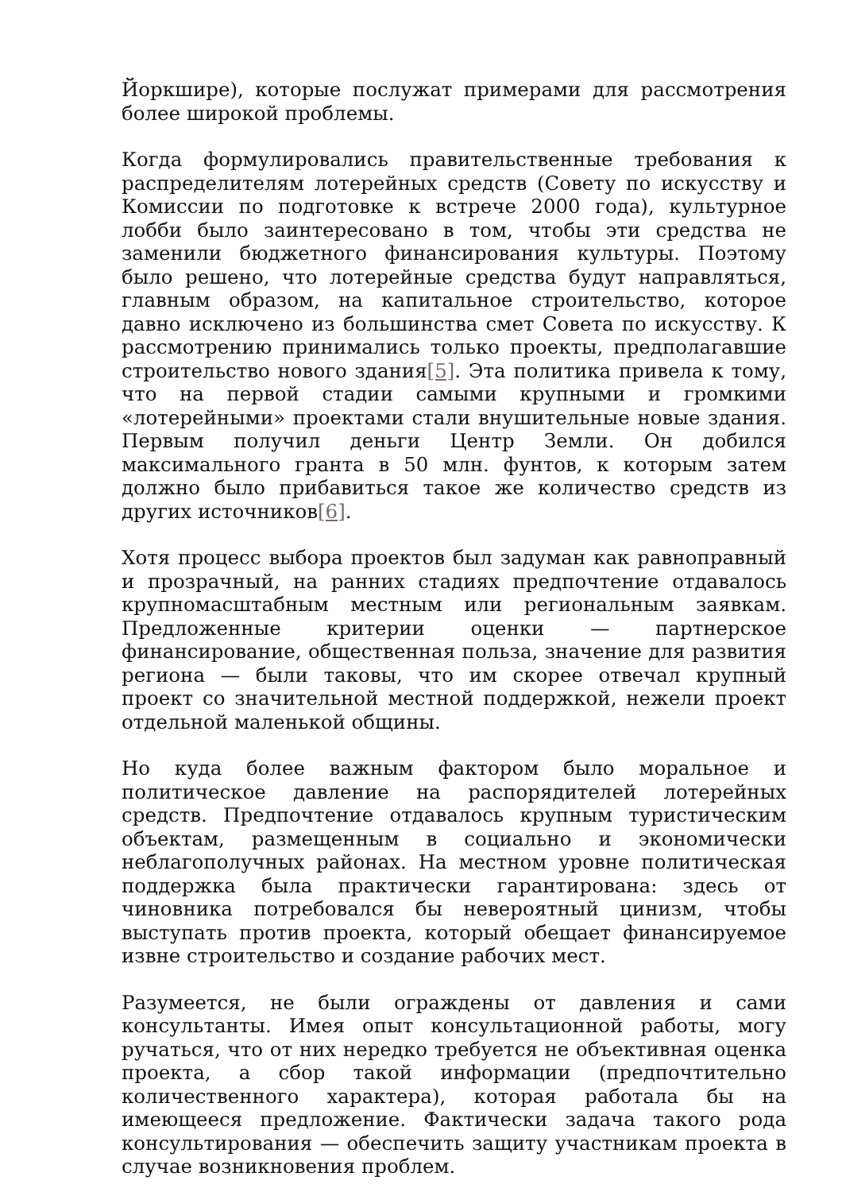Йоркшире), которые послужат примерами для рассмотрения более широкой проблемы.
Когда формулировались правительственные требования к распределителям лотерейных средств (Совету по искусству и Комиссии по подготовке к встрече 2000 года), культурное лобби было заинтересовано в том, чтобы эти средства не заменили бюджетного финансирования культуры. Поэтому было решено, что лотерейные средства будут направляться, главным образом, на капитальное строительство, которое давно исключено из большинства смет Совета по искусству. К рассмотрению принимались только проекты, предполагавшие строительство нового здания[5]. Эта политика привела к тому, что на первой стадии самыми крупными и громкими «лотерейными» проектами стали внушительные новые здания. Первым получил деньги Центр Земли. Он добился максимального гранта в 50 млн. фунтов, к которым затем должно было прибавиться такое же количество средств из других источников[6].
Хотя процесс выбора проектов был задуман как равноправный и прозрачный, на ранних стадиях предпочтение отдавалось крупномасштабным местным или региональным заявкам. Предложенные критерии оценки — партнерское финансирование, общественная польза, значение для развития региона — были таковы, что им скорее отвечал крупный проект со значительной местной поддержкой, нежели проект отдельной маленькой общины.
Но куда более важным фактором было моральное и политическое давление на распорядителей лотерейных средств. Предпочтение отдавалось крупным туристическим объектам, размещенным в социально и экономически неблагополучных районах. На местном уровне политическая поддержка была практически гарантирована: здесь от чиновника потребовался бы невероятный цинизм, чтобы выступать против проекта, который обещает финансируемое извне строительство и создание рабочих мест.
Разумеется, не были ограждены от давления и сами консультанты. Имея опыт консультационной работы, могу ручаться, что от них нередко требуется не объективная оценка проекта, а сбор такой информации (предпочтительно количественного характера), которая работала бы на имеющееся предложение. Фактически задача такого рода консультирования — обеспечить защиту участникам проекта в случае возникновения проблем.